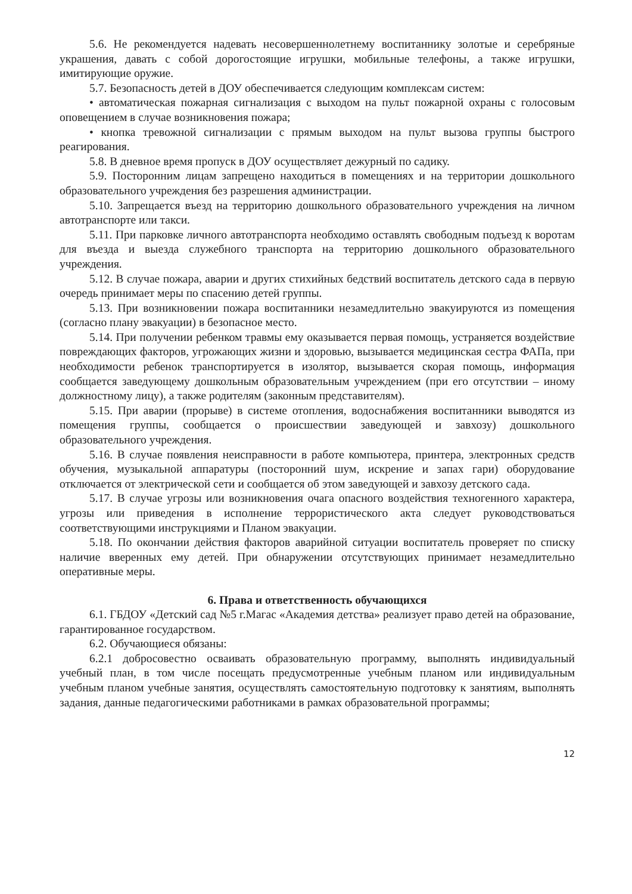5.6. Не рекомендуется надевать несовершеннолетнему воспитаннику золотые и серебряные украшения, давать с собой дорогостоящие игрушки, мобильные телефоны, а также игрушки, имитирующие оружие.
5.7. Безопасность детей в ДОУ обеспечивается следующим комплексам систем:
• автоматическая пожарная сигнализация с выходом на пульт пожарной охраны с голосовым оповещением в случае возникновения пожара;
• кнопка тревожной сигнализации с прямым выходом на пульт вызова группы быстрого реагирования.
5.8. В дневное время пропуск в ДОУ осуществляет дежурный по садику.
5.9. Посторонним лицам запрещено находиться в помещениях и на территории дошкольного образовательного учреждения без разрешения администрации.
5.10. Запрещается въезд на территорию дошкольного образовательного учреждения на личном автотранспорте или такси.
5.11. При парковке личного автотранспорта необходимо оставлять свободным подъезд к воротам для въезда и выезда служебного транспорта на территорию дошкольного образовательного учреждения.
5.12. В случае пожара, аварии и других стихийных бедствий воспитатель детского сада в первую очередь принимает меры по спасению детей группы.
5.13. При возникновении пожара воспитанники незамедлительно эвакуируются из помещения (согласно плану эвакуации) в безопасное место.
5.14. При получении ребенком травмы ему оказывается первая помощь, устраняется воздействие повреждающих факторов, угрожающих жизни и здоровью, вызывается медицинская сестра ФАПа, при необходимости ребенок транспортируется в изолятор, вызывается скорая помощь, информация сообщается заведующему дошкольным образовательным учреждением (при его отсутствии – иному должностному лицу), а также родителям (законным представителям).
5.15. При аварии (прорыве) в системе отопления, водоснабжения воспитанники выводятся из помещения группы, сообщается о происшествии заведующей и завхозу) дошкольного образовательного учреждения.
5.16. В случае появления неисправности в работе компьютера, принтера, электронных средств обучения, музыкальной аппаратуры (посторонний шум, искрение и запах гари) оборудование отключается от электрической сети и сообщается об этом заведующей и завхозу детского сада.
5.17. В случае угрозы или возникновения очага опасного воздействия техногенного характера, угрозы или приведения в исполнение террористического акта следует руководствоваться соответствующими инструкциями и Планом эвакуации.
5.18. По окончании действия факторов аварийной ситуации воспитатель проверяет по списку наличие вверенных ему детей. При обнаружении отсутствующих принимает незамедлительно оперативные меры.
6. Права и ответственность обучающихся
6.1. ГБДОУ «Детский сад №5 г.Магас «Академия детства» реализует право детей на образование, гарантированное государством.
6.2. Обучающиеся обязаны:
6.2.1 добросовестно осваивать образовательную программу, выполнять индивидуальный учебный план, в том числе посещать предусмотренные учебным планом или индивидуальным учебным планом учебные занятия, осуществлять самостоятельную подготовку к занятиям, выполнять задания, данные педагогическими работниками в рамках образовательной программы;
12